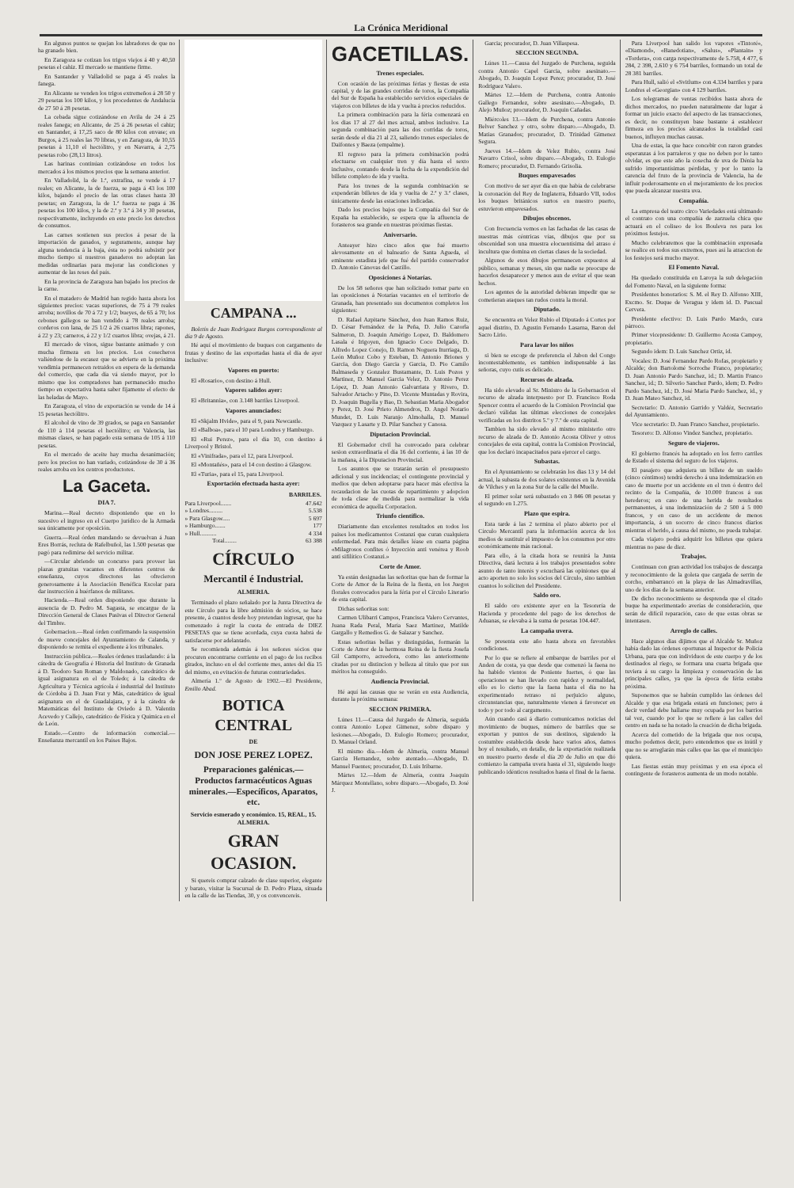La Crónica Meridional
En algunos puntos se quejan los labradores de que no ha granado bien.
En Zaragoza se cotizan los trigos viejos á 40 y 40,50 pesetas el cahiz. El mercado se mantiene firme.
En Santander y Valladolid se paga á 45 reales la fanega.
En Alicante se venden los trigos extremeños á 28 50 y 29 pesetas los 100 kilos, y los procedentes de Andalucía de 27 50 á 28 pesetas.
La cebada sigue cotizándose en Avila de 24 á 25 reales fanega; en Alicante, de 25 á 26 pesetas el cahiz; en Santander, á 17,25 saco de 80 kilos con envase; en Burgos, á 25 reales las 70 libras, y en Zaragoza, de 10,55 pesetas á 11,10 el hectólitro, y en Navarra, á 2,75 pesetas robo (28,13 litros).
Las harinas continúan cotizándose en todos los mercados á los mismos precios que la semana anterior.
En Valladolid, la de 1.ª, extrafina, se vende á 17 reales; en Alicante, la de fuerza, se paga á 43 los 100 kilos, bajando el precio de las otras clases hasta 30 pesetas; en Zaragoza, la de 1.ª fuerza se paga á 36 pesetas los 100 kilos, y la de 2.ª y 3.ª á 34 y 30 pesetas, respectivamente, incluyendo en este precio los derechos de consumos.
Las carnes sostienen sus precios á pesar de la importación de ganados, y seguramente, aunque hay alguna tendencia á la baja, ésta no podrá subsistir por mucho tiempo si nuestros ganaderos no adoptan las medidas ordinarias para mejorar las condiciones y aumentar de las reses del país.
En la provincia de Zaragoza han bajado los precios de la carne.
En el matadero de Madrid han regido hasta ahora los siguientes precios: vacas superiores, de 75 á 79 reales arroba; novillos de 70 á 72 y 1/2; bueyes, de 65 á 70; los cebones gallegos se han vendido á 78 reales arroba; corderos con lana, de 25 1/2 á 26 cuartos libra; rapones, á 22 y 23; carneros, á 22 y 1/2 cuartos libra; ovejas, á 21.
El mercado de vinos, sigue bastante animado y con mucha firmeza en los precios. Los cosecheros valiéndose de la escasez que se advierte en la próxima vendimia permanecen retraidos en espera de la demanda del comercio, que cada día vá siendo mayor, por lo mismo que los compradores han permanecido mucho tiempo en expectativa hasta saber fijamente el efecto de las heladas de Mayo.
En Zaragoza, el vino de exportación se vende de 14 á 15 pesetas hectólitro.
El alcohol de vino de 39 grados, se paga en Santander de 110 á 114 pesetas el hectólitro; en Valencia, las mismas clases, se han pagado esta semana de 105 á 110 pesetas.
En el mercado de aceite hay mucha desanimación; pero los precios no han variado, cotizándose de 30 á 36 reales arroba en los centros productores.
La Gaceta.
DIA 7.
Marina.—Real decreto disponiendo que en lo sucesivo el ingreso en el Cuerpo jurídico de la Armada sea únicamente por oposición.
Guerra.—Real órden mandando se devuelvan á Juan Eres Borrás, recluta de Rafelbuñol, las 1.500 pesetas que pagó para redimirse del servicio militar.
—Circular abriendo un concurso para proveer las plazas gratuitas vacantes en diferentes centros de enseñanza, cuyos directores las ofrecieron generosamente á la Asociación Benéfica Escolar para dar instrucción á huérfanos de militares.
Hacienda.—Real orden disponiendo que durante la ausencia de D. Pedro M. Sagasta, se encargue de la Dirección General de Clases Pasivas el Director General del Timbre.
Gobernacion.—Real órden confirmando la suspensión de nueve concejales del Ayuntamiento de Calanda, y disponiendo se remita el expediente á los tribunales.
Instrucción pública.—Reales órdenes trasladando: á la cátedra de Geografía é Historia del Instituto de Granada á D. Teodoro San Roman y Maldonado, catedrático de igual asignatura en el de Toledo; á la cátedra de Agricultura y Técnica agrícola é industrial del Instituto de Córdoba á D. Juan Frat y Más, catedrático de igual asignatura en el de Guadalajara, y á la cátedra de Matemáticas del Instituto de Oviedo á D. Valentin Acevedo y Callejo, catedrático de Física y Química en el de León.
Estado.—Centro de información comercial.—Enseñanza mercantil en los Países Bajos.
CAMPANA ...
Boletín de Juan Rodriguez Burgos correspondiente al día 9 de Agosto.
Hé aquí el movimiento de buques con cargamento de frutas y destino de las exportadas hasta el día de ayer inclusive:
Vapores en puerto:
El «Rosario», con destino á Hull.
Vapores salidos ayer:
El «Britannia», con 3.148 barriles Liverpool.
Vapores anunciados:
El «Skjalm Hvide», para el 9, para Newcastle.
El «Balboa», para el 10 para Londres y Hamburgo.
El «Rui Perez», para el día 10, con destino á Liverpool y Bristol.
El «Vinifrada», para el 12, para Liverpool.
El «Montañés», para el 14 con destino á Glasgow.
El «Turia», para el 15, para Liverpool.
Exportación efectuada hasta ayer:
| | BARRILES. |
| --- | --- |
| Para Liverpool....... | 47.642 |
| » Londres......... | 5.538 |
| » Para Glasgow..... | 5 697 |
| » Hamburgo....... | 177 |
| » Hull........... | 4 334 |
| Total........ | 63 388 |
CÍRCULO
Mercantil é Industrial.
ALMERIA.
Terminado el plazo señalado por la Junta Directiva de este Círculo para la libre admisión de sócios, se hace presente, á cuantos desde hoy pretendan ingresar, que ha comenzado á regir la cuota de entrada de DIEZ PESETAS que se tiene acordada, cuya cuota habrá de satisfacerse por adelantado.
Se recomienda además á los señores sócios que procuren encontrarse corriente en el pago de los recibos girados, incluso en el del corriente mes, antes del día 15 del mismo, en evitación de futuras contrariedades.
Almería 1.º de Agosto de 1902.—El Presidente, Emilio Abad.
BOTICA CENTRAL
DE
DON JOSE PEREZ LOPEZ.
Preparaciones galénicas.—Productos farmacéuticos Aguas minerales.—Específicos, Aparatos, etc.
Servicio esmerado y económico. 15, REAL, 15. ALMERIA.
GRAN OCASION.
Si quereis comprar calzado de clase superior, elegante y barato, visitar la Sucursal de D. Pedro Plaza, situada en la calle de las Tiendas, 30, y os convencereis.
GACETILLAS.
Trenes especiales.
Con ocasión de las próximas férias y fiestas de esta capital, y de las grandes corridas de toros, la Compañía del Sur de España ha establecido servicios especiales de viajeros con billetes de ida y vuelta á precios reducidos.
La primera combinación para la féria comenzará en los dias 17 al 27 del mes actual, ambos inclusive. La segunda combinación para las dos corridas de toros, serán desde el día 21 al 23, saliendo trenes especiales de Daifontes y Baeza (empalme).
El regreso para la primera combinación podrá efectuarse en cualquier tren y día hasta el sexto inclusive, contando desde la fecha de la expendición del billete completo de ida y vuelta.
Para los trenes de la segunda combinación se expenderán billetes de ida y vuelta de 2.ª y 3.ª clases, únicamente desde las estaciones indicadas.
Dado los precios bajos que la Compañía del Sur de España ha establecido, se espera que la afluencia de forasteros sea grande en nuestras próximas fiestas.
Aniversario.
Anteayer hizo cinco años que fué muerto alevosamente en el balneario de Santa Agueda, el eminente estadista jefe que fué del partido conservador D. Antonio Cánovas del Castillo.
Oposiciones á Notarías.
De los 58 señores que han solicitado tomar parte en las oposiciones á Notarías vacantes en el territorio de Granada, han presentado sus documentos completos los siguientes:
D. Rafael Azpitarte Sánchez, don Juan Ramos Ruiz, D. César Fernández de la Peña, D. Julio Cazorla Salmeron, D. Joaquin Amérigo Lopez, D. Baldomero Lasala é Irigoyen, don Ignacio Coco Delgado, D. Alfredo Lopez Conejo, D. Ramon Noguera Iturriaga, D. León Muñoz Cobo y Esteban, D. Antonio Briones y Garcia, don Diego Garcia y Garcia, D. Pio Camilo Balmaseda y Gonzalez Bustamante, D. Luis Pozos y Martinez, D. Manuel Garcia Velez, D. Antonio Perez López, D. Juan Antonio Galvarriata y Rivero, D. Salvador Artacho y Pino, D. Vicente Muntadas y Rovira, D. Joaquin Bugella y Bao, D. Sebastian Maria Abogador y Perez, D. José Prieto Almendros, D. Angel Notario Mundet, D. Luis Naranjo Almohalla, D. Manuel Vazquez y Lasarte y D. Pilar Sanchez y Canosa.
Diputacion Provincial.
El Gobernador civil ha convocado para celebrar sesion extraordinaria el día 16 del corriente, á las 10 de la mañana, á la Diputacion Provincial.
Los asuntos que se tratarán serán el presupuesto adicional y sus incidencias; el contingente provincial y medios que deben adoptarse para hacer más efectiva la recaudacion de las cuotas de repartimiento y adopcion de toda clase de medida para normalizar la vida económica de aquella Corporacion.
Triunfo científico.
Diariamente dan excelentes resultados en todos los paises los medicamentos Costanzi que curan cualquiera enfermedad. Para más detalles léase en cuarta página «Milagrosos confites ó Inyección anti venérea y Roob anti sifilítico Costanzi.»
Corte de Amor.
Ya están designadas las señoritas que han de formar la Corte de Amor de la Reina de la fiesta, en los Juegos florales convocados para la féria por el Círculo Literario de esta capital.
Dichas señoritas son:
Carmen Ulibarri Campos, Francisca Valero Cervantes, Juana Rada Peral, María Saez Martinez, Matilde Gargallo y Remedios G. de Salazar y Sanchez.
Estas señoritas bellas y distinguidas, formarán la Corte de Amor de la hermosa Reina de la fiesta Josefa Gil Camporro, acreedora, como las anteriormente citadas por su distincion y belleza al título que por sus méritos ha conseguido.
Audiencia Provincial.
Hé aquí las causas que se verán en esta Audiencia, durante la próxima semana:
SECCION PRIMERA.
Lúnes 11.—Causa del Juzgado de Almería, seguida contra Antonio Lopez Gimenez, sobre disparo y lesiones.—Abogado, D. Eulogio Romero; procurador, D. Manuel Orland.
El mismo día.—Idem de Almería, contra Manuel Garcia Hernandez, sobre atentado.—Abogado, D. Manuel Fuentes; procurador, D. Luis Iribarne.
Mártes 12.—Idem de Almería, contra Joaquin Márquez Montellano, sobre disparo.—Abogado, D. José J.
Garcia; procurador, D. Juan Villaspesa.
SECCION SEGUNDA.
Lúnes 11.—Causa del Juzgado de Purchena, seguida contra Antonio Capel Garcia, sobre asesinato.—Abogado, D. Joaquin Lopez Perez; procurador, D. José Rodriguez Valero.
Mártes 12.—Idem de Purchena, contra Antonio Gallego Fernandez, sobre asesinato.—Abogado, D. Alejo Muñoz; procurador, D. Joaquin Cañadas.
Miércoles 13.—Idem de Purchena, contra Antonio Belver Sanchez y otro, sobre disparo.—Abogado, D. Matias Granados; procurador, D. Trinidad Gimenez Segura.
Jueves 14.—Idem de Velez Rubio, contra José Navarro Crisol, sobre disparo.—Abogado, D. Eulogio Romero; procurador, D. Fernando Grisolia.
Buques empavesados
Con motivo de ser ayer día en que había de celebrarse la coronación del Rey de Inglaterra, Eduardo VII, todos los buques británicos surtos en nuestro puerto, estuvieron empavesados.
Dibujos obscenos.
Con frecuencia vemos en las fachadas de las casas de nuestras más céntricas vías, dibujos que por su obscenidad son una muestra elocuentísima del atraso é incultura que domina en ciertas clases de la sociedad.
Algunos de esos dibujos permanecen expuestos al público, semanas y meses, sin que nadie se preocupe de hacerlos desaparecer y menos aun de evitar el que sean hechos.
Los agentes de la autoridad debieran impedir que se cometieran ataques tan rudos contra la moral.
Diputado.
Se encuentra en Velez Rubio el Diputado á Cortes por aquel distrito, D. Agustin Fernando Lasarna, Baron del Sacro Lirio.
Para lavar los niños
si bien se escoge de preferencia el Jabon del Congo incontestablemente, es tambien indispensable á las señoras, cuyo cutis es delicado.
Recursos de alzada.
Ha sido elevado al Sr. Ministro de la Gobernacion el recurso de alzada interpuesto por D. Francisco Roda Spencer contra el acuerdo de la Comision Provincial que declaró válidas las últimas elecciones de concejales verificadas en los distritos 5.º y 7.º de esta capital.
Tambien ha sido elevado al mismo ministerio otro recurso de alzada de D. Antonio Acosta Oliver y otros concejales de esta capital, contra la Comision Provincial, que los declaró incapacitados para ejercer el cargo.
Subastas.
En el Ayuntamiento se celebrarán los dias 13 y 14 del actual, la subasta de dos solares existentes en la Avenida de Vilches y en la zona Sur de la calle del Muelle.
El primer solar será subastado en 3 846 08 pesetas y el segundo en 1.275.
Plazo que espira.
Esta tarde á las 2 termina el plazo abierto por el Círculo Mercantil para la información acerca de los medios de sustituir el impuesto de los consumos por otro económicamente más racional.
Para ello, á la citada hora se reunirá la Junta Directiva, dará lectura á los trabajos presentados sobre asunto de tanto interés y escuchará las opiniones que al acto aporten no solo los sócios del Círculo, sino tambien cuantos lo soliciten del Presidente.
Saldo oro.
El saldo oro existente ayer en la Tesorería de Hacienda y procedente del pago de los derechos de Aduanas, se elevaba á la suma de pesetas 104.447.
La campaña uvera.
Se presenta este año hasta ahora en favorables condiciones.
Por lo que se refiere al embarque de barriles por el Anden de costa, ya que desde que comenzó la faena no ha habido vientos de Poniente fuertes, ó que las operaciones se han llevado con rapidez y normalidad, ello es lo cierto que la faena hasta el día no ha experimentado retraso ni perjuicio alguno, circunstancias que, naturalmente vienen á favorecer en todo y por todo al cargamento.
Aún cuando casi á diario comunicamos noticias del movimiento de buques, número de barriles que se exportan y puntos de sus destinos, siguiendo la costumbre establecida desde hace varios años, damos hoy el resultado, en detalle, de la exportación realizada en nuestro puerto desde el día 20 de Julio en que dió comienzo la campaña uvera hasta el 31, siguiendo luego publicando idénticos resultados hasta el final de la faena.
Para Liverpool han salido los vapores «Tintoré», «Diamond», «Banedotian», «Salus», «Plantain» y «Tordera», con carga respectivamente de 5.758, 4 477, 6 284, 2 398, 2.610 y 6 754 barriles, formando un total de 28 381 barriles.
Para Hull, salió el «Svitlum» con 4.334 barriles y para Londres el «Georgian» con 4 129 barriles.
Los telegramas de ventas recibidos hasta ahora de dichos mercados, no pueden naturalmente dar lugar á formar un juicio exacto del aspecto de las transacciones, es decir, no constituyen base bastante á establecer firmeza en los precios alcanzados la totalidad casi buenos, influyen muchas causas.
Una de estas, la que hace concebir con razon grandes esperanzas á los parraleros y que no deben por lo tanto olvidar, es que este año la cosecha de uva de Dénia ha sufrido importantísimas pérdidas, y por lo tanto la carencia del fruto de la provincia de Valencia, ha de influir poderosamente en el mejoramiento de los precios que pueda alcanzar nuestra uva.
Compañía.
La empresa del teatro circo Variedades está ultimando el contrato con una compañía de zarzuela chica que actuará en el coliseo de los Bouleva res para los próximos festejos.
Mucho celebraremos que la combinación expresada se realice en todos sus extremos, pues así la atraccion de los festejos será mucho mayor.
El Fomento Naval.
Ha quedado constituida en Laroya la sub delegación del Fomento Naval, en la siguiente forma:
Presidentes honorarios: S. M. el Rey D. Alfonso XIII, Excmo. Sr. Duque de Veragua y idem id. D. Pascual Cervera.
Presidente efectivo: D. Luis Pardo Mardo, cura párroco.
Primer vicepresidente: D. Guillermo Acosta Campoy, propietario.
Segundo idem: D. Luis Sanchez Ortiz, id.
Vocales: D. José Fernandez Pardo Rofas, propietario y Alcalde; don Bartolomé Sorroche Franco, propietario; D. Juan Antonio Pardo Sanchez, id.; D. Martin Franco Sanchez, id.; D. Silverio Sanchez Pardo, idem; D. Pedro Pardo Sanchez, id.; D. José Maria Pardo Sanchez, id., y D. Juan Mateo Sanchez, id.
Secretario: D. Antonio Garrido y Valdéz, Secretario del Ayuntamiento.
Vice secretario: D. Juan Franco Sanchez, propietario.
Tesorero: D. Alfonso Vindez Sanchez, propietario.
Seguro de viajeros.
El gobierno francés ha adoptado en los ferro carriles de Estado el sistema del seguro de los viajeros.
El pasajero que adquiera un billete de un sueldo (cinco céntimos) tendrá derecho á una indemnización en caso de muerte por un accidente en el tren ó dentro del recinto de la Compañía, de 10.000 francos á sus herederos; en caso de una herida de resultados permanentes, á una indemnización de 2 500 á 5 000 francos, y en caso de un accidente de menos importancia, á un socorro de cinco francos diarios mientras el herido, á causa del mismo, no pueda trabajar.
Cada viajero podrá adquirir los billetes que quiera mientras no pase de diez.
Trabajos.
Continuan con gran actividad los trabajos de descarga y reconocimiento de la goleta que cargada de serrin de corcho, embarrancó en la playa de las Almadravillas, uno de los dias de la semana anterior.
De dicho reconocimiento se desprenda que el citado buque ha experimentado averías de consideración, que serán de difícil reparación, caso de que estas obras se intentasen.
Arreglo de calles.
Hace algunos dias dijimos que el Alcalde Sr. Muñoz había dado las órdenes oportunas al Inspector de Policía Urbana, para que con individuos de este cuerpo y de los destinados al riego, se formara una cuarta brigada que tuviera á su cargo la limpieza y conservación de las principales calles, ya que la época de féria estaba próxima.
Suponemos que se habrán cumplido las órdenes del Alcalde y que esa brigada estará en funciones; pero á decir verdad debe hallarse muy ocupada por los barrios tal vez, cuando por lo que se refiere á las calles del centro en nada se ha notado la creación de dicha brigada.
Acerca del cometido de la brigada que nos ocupa, mucho podemos decir, pero entendemos que es inútil y que no se arreglarán más calles que las que el municipio quiera.
Las fiestas están muy próximas y en esa época el contingente de forasteros aumenta de un modo notable.